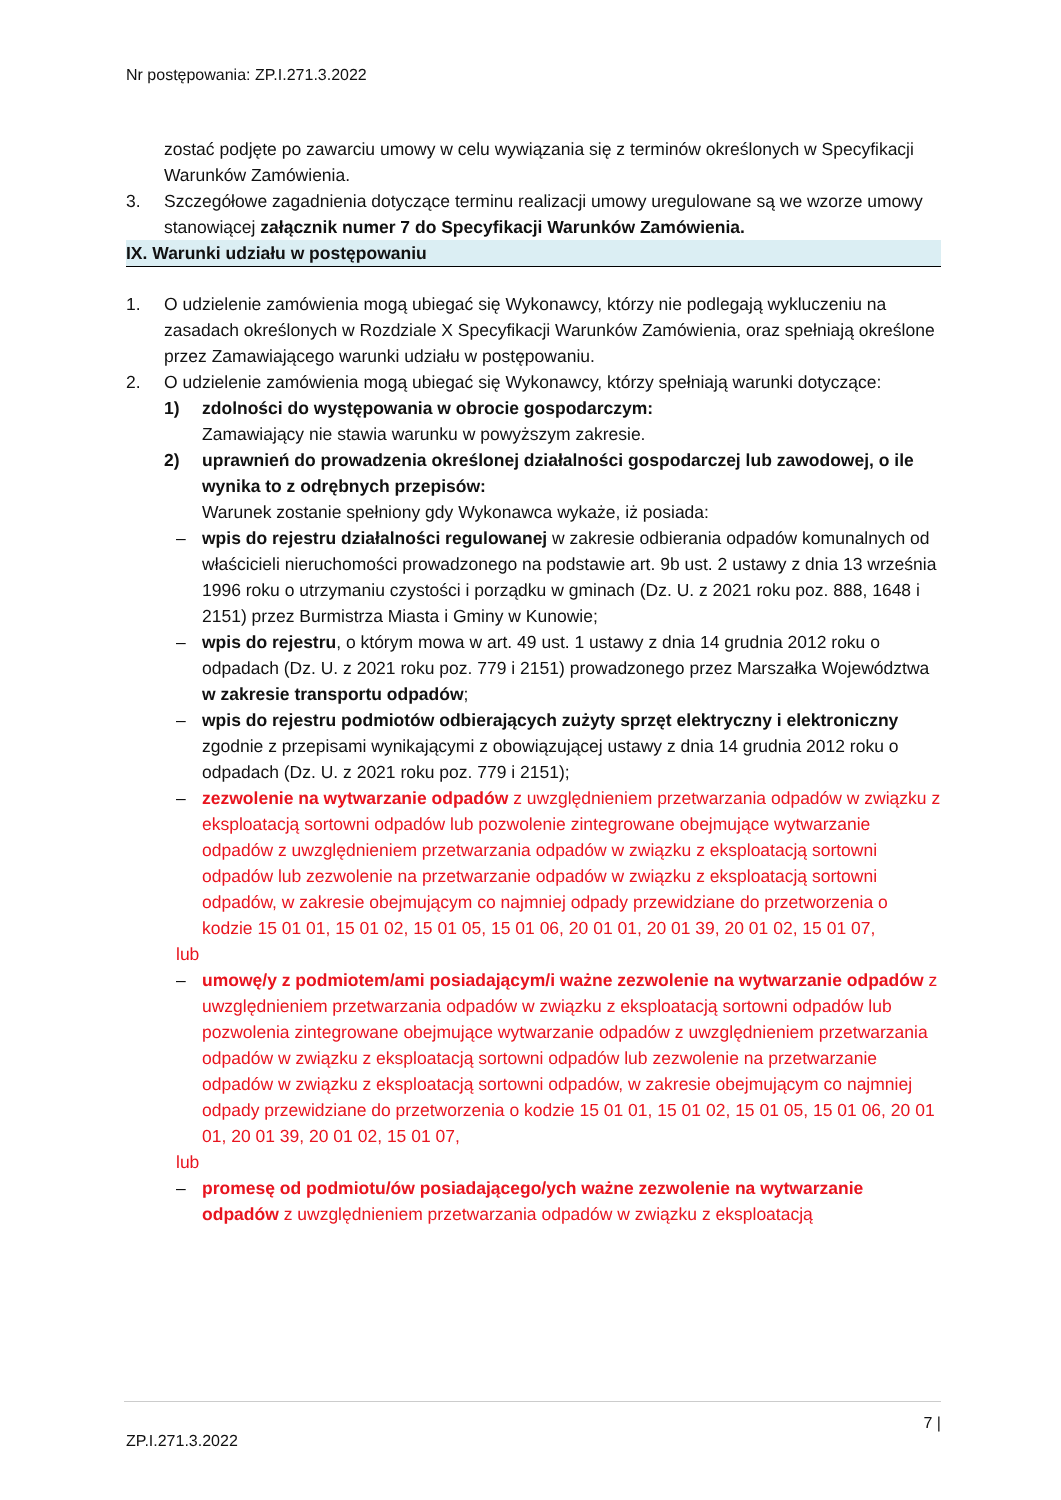Nr postępowania: ZP.I.271.3.2022
zostać podjęte po zawarciu umowy w celu wywiązania się z terminów określonych w Specyfikacji Warunków Zamówienia.
3. Szczegółowe zagadnienia dotyczące terminu realizacji umowy uregulowane są we wzorze umowy stanowiącej załącznik numer 7 do Specyfikacji Warunków Zamówienia.
IX. Warunki udziału w postępowaniu
1. O udzielenie zamówienia mogą ubiegać się Wykonawcy, którzy nie podlegają wykluczeniu na zasadach określonych w Rozdziale X Specyfikacji Warunków Zamówienia, oraz spełniają określone przez Zamawiającego warunki udziału w postępowaniu.
2. O udzielenie zamówienia mogą ubiegać się Wykonawcy, którzy spełniają warunki dotyczące:
1) zdolności do występowania w obrocie gospodarczym:
Zamawiający nie stawia warunku w powyższym zakresie.
2) uprawnień do prowadzenia określonej działalności gospodarczej lub zawodowej, o ile wynika to z odrębnych przepisów:
Warunek zostanie spełniony gdy Wykonawca wykaże, iż posiada:
– wpis do rejestru działalności regulowanej w zakresie odbierania odpadów komunalnych od właścicieli nieruchomości prowadzonego na podstawie art. 9b ust. 2 ustawy z dnia 13 września 1996 roku o utrzymaniu czystości i porządku w gminach (Dz. U. z 2021 roku poz. 888, 1648 i 2151) przez Burmistrza Miasta i Gminy w Kunowie;
– wpis do rejestru, o którym mowa w art. 49 ust. 1 ustawy z dnia 14 grudnia 2012 roku o odpadach (Dz. U. z 2021 roku poz. 779 i 2151) prowadzonego przez Marszałka Województwa w zakresie transportu odpadów;
– wpis do rejestru podmiotów odbierających zużyty sprzęt elektryczny i elektroniczny zgodnie z przepisami wynikającymi z obowiązującej ustawy z dnia 14 grudnia 2012 roku o odpadach (Dz. U. z 2021 roku poz. 779 i 2151);
– zezwolenie na wytwarzanie odpadów z uwzględnieniem przetwarzania odpadów w związku z eksploatacją sortowni odpadów lub pozwolenie zintegrowane obejmujące wytwarzanie odpadów z uwzględnieniem przetwarzania odpadów w związku z eksploatacją sortowni odpadów lub zezwolenie na przetwarzanie odpadów w związku z eksploatacją sortowni odpadów, w zakresie obejmującym co najmniej odpady przewidziane do przetworzenia o kodzie 15 01 01, 15 01 02, 15 01 05, 15 01 06, 20 01 01, 20 01 39, 20 01 02, 15 01 07,
lub
– umowę/y z podmiotem/ami posiadającym/i ważne zezwolenie na wytwarzanie odpadów z uwzględnieniem przetwarzania odpadów w związku z eksploatacją sortowni odpadów lub pozwolenia zintegrowane obejmujące wytwarzanie odpadów z uwzględnieniem przetwarzania odpadów w związku z eksploatacją sortowni odpadów lub zezwolenie na przetwarzanie odpadów w związku z eksploatacją sortowni odpadów, w zakresie obejmującym co najmniej odpady przewidziane do przetworzenia o kodzie 15 01 01, 15 01 02, 15 01 05, 15 01 06, 20 01 01, 20 01 39, 20 01 02, 15 01 07,
lub
– promesę od podmiotu/ów posiadającego/ych ważne zezwolenie na wytwarzanie odpadów z uwzględnieniem przetwarzania odpadów w związku z eksploatacją
7 |
ZP.I.271.3.2022